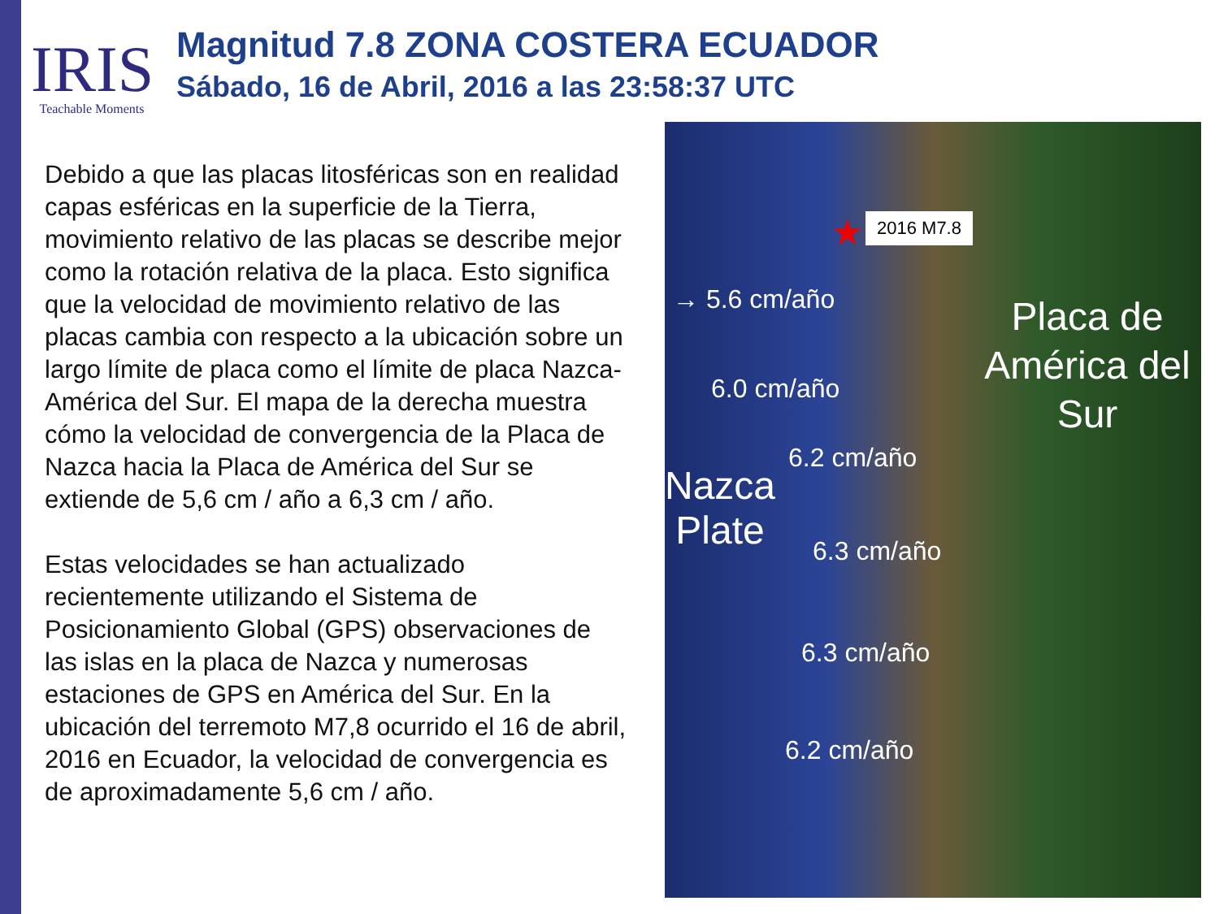IRIS
Teachable Moments
Magnitud 7.8 ZONA COSTERA ECUADOR
Sábado, 16 de Abril, 2016 a las 23:58:37 UTC
Debido a que las placas litosféricas son en realidad capas esféricas en la superficie de la Tierra, movimiento relativo de las placas se describe mejor como la rotación relativa de la placa. Esto significa que la velocidad de movimiento relativo de las placas cambia con respecto a la ubicación sobre un largo límite de placa como el límite de placa Nazca- América del Sur. El mapa de la derecha muestra cómo la velocidad de convergencia de la Placa de Nazca hacia la Placa de América del Sur se extiende de 5,6 cm / año a 6,3 cm / año.
Estas velocidades se han actualizado recientemente utilizando el Sistema de Posicionamiento Global (GPS) observaciones de las islas en la placa de Nazca y numerosas estaciones de GPS en América del Sur. En la ubicación del terremoto M7,8 ocurrido el 16 de abril, 2016 en Ecuador, la velocidad de convergencia es de aproximadamente 5,6 cm / año.
★ 2016 M7.8
→ 5.6 cm/año
6.0 cm/año
6.2 cm/año
Nazca
Plate
6.3 cm/año
6.3 cm/año
6.2 cm/año
Placa de América del Sur